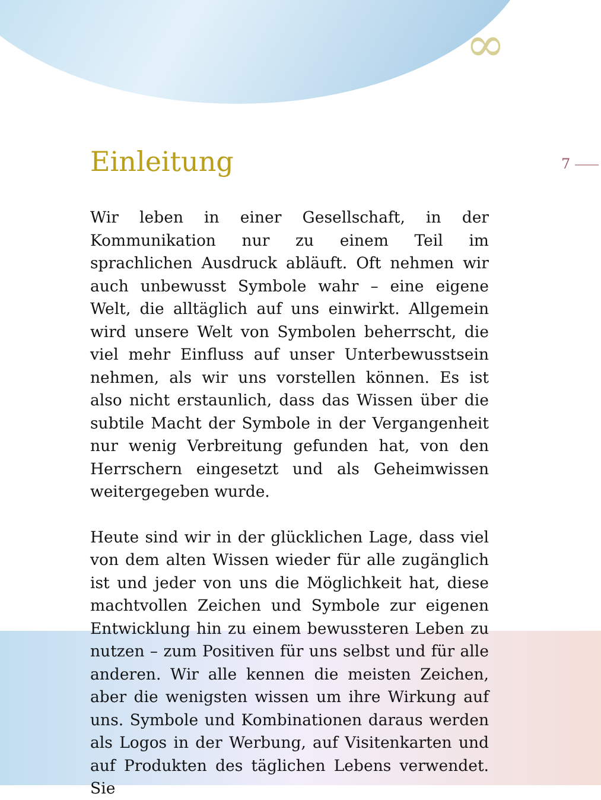∞
7
Einleitung
Wir leben in einer Gesellschaft, in der Kommunikation nur zu einem Teil im sprachlichen Ausdruck abläuft. Oft nehmen wir auch unbewusst Symbole wahr – eine eigene Welt, die alltäglich auf uns einwirkt. Allgemein wird unsere Welt von Symbolen beherrscht, die viel mehr Einfluss auf unser Unterbewusstsein nehmen, als wir uns vorstellen können. Es ist also nicht erstaunlich, dass das Wissen über die subtile Macht der Symbole in der Vergangenheit nur wenig Verbreitung gefunden hat, von den Herrschern eingesetzt und als Geheimwissen weitergegeben wurde.
Heute sind wir in der glücklichen Lage, dass viel von dem alten Wissen wieder für alle zugänglich ist und jeder von uns die Möglichkeit hat, diese machtvollen Zeichen und Symbole zur eigenen Entwicklung hin zu einem bewussteren Leben zu nutzen – zum Positiven für uns selbst und für alle anderen. Wir alle kennen die meisten Zeichen, aber die wenigsten wissen um ihre Wirkung auf uns. Symbole und Kombinationen daraus werden als Logos in der Werbung, auf Visitenkarten und auf Produkten des täglichen Lebens verwendet. Sie